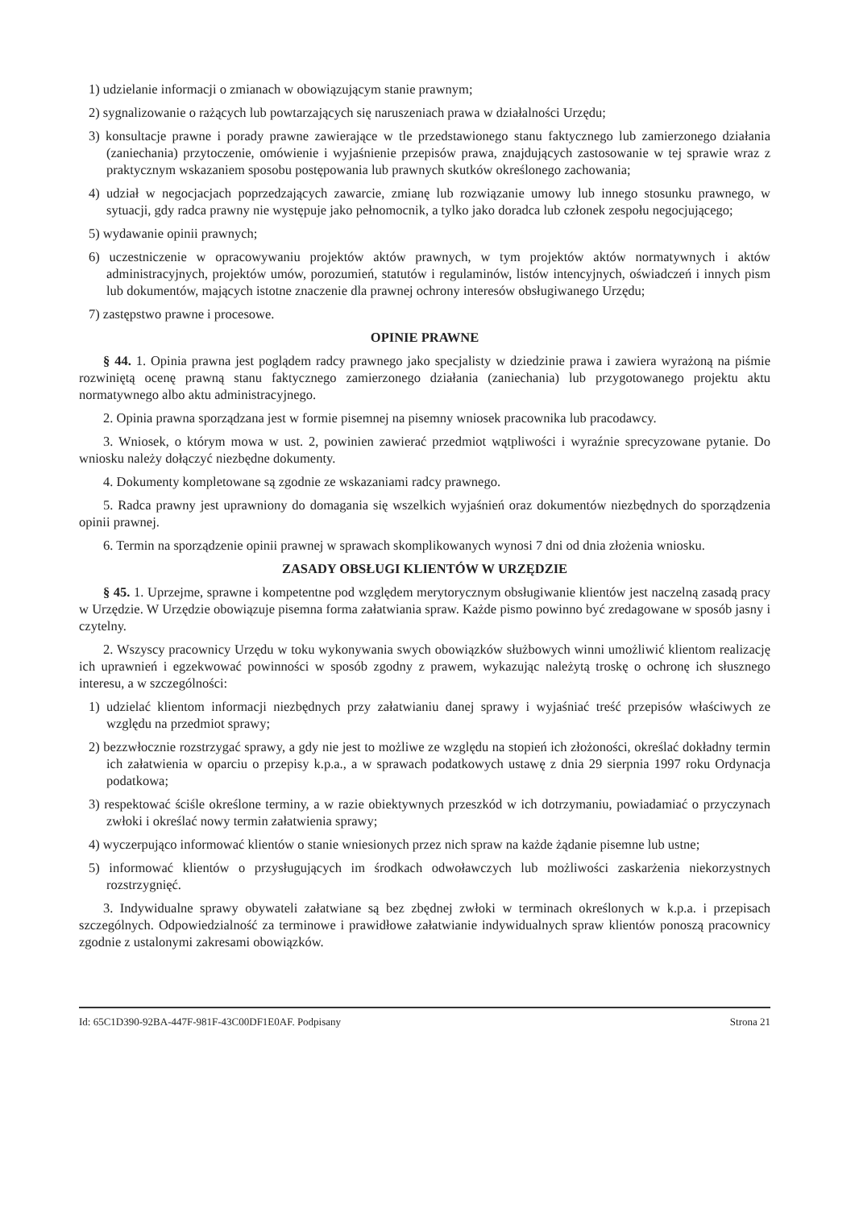1) udzielanie informacji o zmianach w obowiązującym stanie prawnym;
2) sygnalizowanie o rażących lub powtarzających się naruszeniach prawa w działalności Urzędu;
3) konsultacje prawne i porady prawne zawierające w tle przedstawionego stanu faktycznego lub zamierzonego działania (zaniechania) przytoczenie, omówienie i wyjaśnienie przepisów prawa, znajdujących zastosowanie w tej sprawie wraz z praktycznym wskazaniem sposobu postępowania lub prawnych skutków określonego zachowania;
4) udział w negocjacjach poprzedzających zawarcie, zmianę lub rozwiązanie umowy lub innego stosunku prawnego, w sytuacji, gdy radca prawny nie występuje jako pełnomocnik, a tylko jako doradca lub członek zespołu negocjującego;
5) wydawanie opinii prawnych;
6) uczestniczenie w opracowywaniu projektów aktów prawnych, w tym projektów aktów normatywnych i aktów administracyjnych, projektów umów, porozumień, statutów i regulaminów, listów intencyjnych, oświadczeń i innych pism lub dokumentów, mających istotne znaczenie dla prawnej ochrony interesów obsługiwanego Urzędu;
7) zastępstwo prawne i procesowe.
OPINIE PRAWNE
§ 44. 1. Opinia prawna jest poglądem radcy prawnego jako specjalisty w dziedzinie prawa i zawiera wyrażoną na piśmie rozwiniętą ocenę prawną stanu faktycznego zamierzonego działania (zaniechania) lub przygotowanego projektu aktu normatywnego albo aktu administracyjnego.
2. Opinia prawna sporządzana jest w formie pisemnej na pisemny wniosek pracownika lub pracodawcy.
3. Wniosek, o którym mowa w ust. 2, powinien zawierać przedmiot wątpliwości i wyraźnie sprecyzowane pytanie. Do wniosku należy dołączyć niezbędne dokumenty.
4. Dokumenty kompletowane są zgodnie ze wskazaniami radcy prawnego.
5. Radca prawny jest uprawniony do domagania się wszelkich wyjaśnień oraz dokumentów niezbędnych do sporządzenia opinii prawnej.
6. Termin na sporządzenie opinii prawnej w sprawach skomplikowanych wynosi 7 dni od dnia złożenia wniosku.
ZASADY OBSŁUGI KLIENTÓW W URZĘDZIE
§ 45. 1. Uprzejme, sprawne i kompetentne pod względem merytorycznym obsługiwanie klientów jest naczelną zasadą pracy w Urzędzie. W Urzędzie obowiązuje pisemna forma załatwiania spraw. Każde pismo powinno być zredagowane w sposób jasny i czytelny.
2. Wszyscy pracownicy Urzędu w toku wykonywania swych obowiązków służbowych winni umożliwić klientom realizację ich uprawnień i egzekwować powinności w sposób zgodny z prawem, wykazując należytą troskę o ochronę ich słusznego interesu, a w szczególności:
1) udzielać klientom informacji niezbędnych przy załatwianiu danej sprawy i wyjaśniać treść przepisów właściwych ze względu na przedmiot sprawy;
2) bezzwłocznie rozstrzygać sprawy, a gdy nie jest to możliwe ze względu na stopień ich złożoności, określać dokładny termin ich załatwienia w oparciu o przepisy k.p.a., a w sprawach podatkowych ustawę z dnia 29 sierpnia 1997 roku Ordynacja podatkowa;
3) respektować ściśle określone terminy, a w razie obiektywnych przeszkód w ich dotrzymaniu, powiadamiać o przyczynach zwłoki i określać nowy termin załatwienia sprawy;
4) wyczerpująco informować klientów o stanie wniesionych przez nich spraw na każde żądanie pisemne lub ustne;
5) informować klientów o przysługujących im środkach odwoławczych lub możliwości zaskarżenia niekorzystnych rozstrzygnięć.
3. Indywidualne sprawy obywateli załatwiane są bez zbędnej zwłoki w terminach określonych w k.p.a. i przepisach szczególnych. Odpowiedzialność za terminowe i prawidłowe załatwianie indywidualnych spraw klientów ponoszą pracownicy zgodnie z ustalonymi zakresami obowiązków.
Id: 65C1D390-92BA-447F-981F-43C00DF1E0AF. Podpisany Strona 21